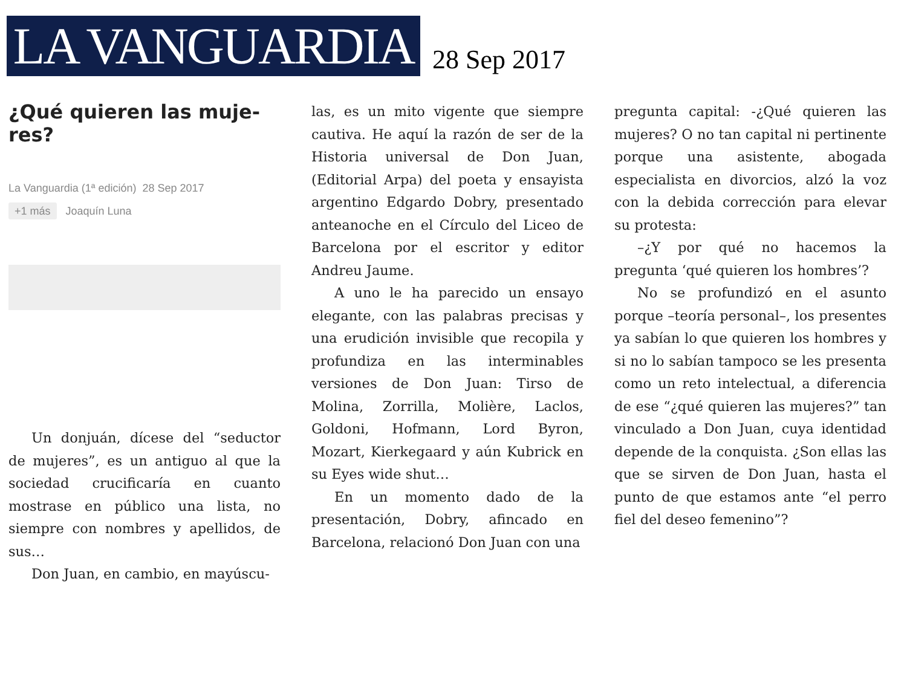LA VANGUARDIA
28 Sep 2017
¿Qué quieren las muje-
res?
La Vanguardia (1ª edición) 28 Sep 2017
+1 más Joaquín Luna
Un donjuán, dícese del “seductor de mujeres”, es un antiguo al que la sociedad crucificaría en cuanto mostrase en público una lista, no siempre con nombres y apellidos, de sus…
Don Juan, en cambio, en mayúscu-
las, es un mito vigente que siempre cautiva. He aquí la razón de ser de la Historia universal de Don Juan, (Editorial Arpa) del poeta y ensayista argentino Edgardo Dobry, presentado anteanoche en el Círculo del Liceo de Barcelona por el escritor y editor Andreu Jaume.
A uno le ha parecido un ensayo elegante, con las palabras precisas y una erudición invisible que recopila y profundiza en las interminables versiones de Don Juan: Tirso de Molina, Zorrilla, Molière, Laclos, Goldoni, Hofmann, Lord Byron, Mozart, Kierkegaard y aún Kubrick en su Eyes wide shut…
En un momento dado de la presentación, Dobry, afincado en Barcelona, relacionó Don Juan con una
pregunta capital: -¿Qué quieren las mujeres? O no tan capital ni pertinente porque una asistente, abogada especialista en divorcios, alzó la voz con la debida corrección para elevar su protesta:
–¿Y por qué no hacemos la pregunta ‘qué quieren los hombres’?
No se profundizó en el asunto porque –teoría personal–, los presentes ya sabían lo que quieren los hombres y si no lo sabían tampoco se les presenta como un reto intelectual, a diferencia de ese “¿qué quieren las mujeres?” tan vinculado a Don Juan, cuya identidad depende de la conquista. ¿Son ellas las que se sirven de Don Juan, hasta el punto de que estamos ante “el perro fiel del deseo femenino”?